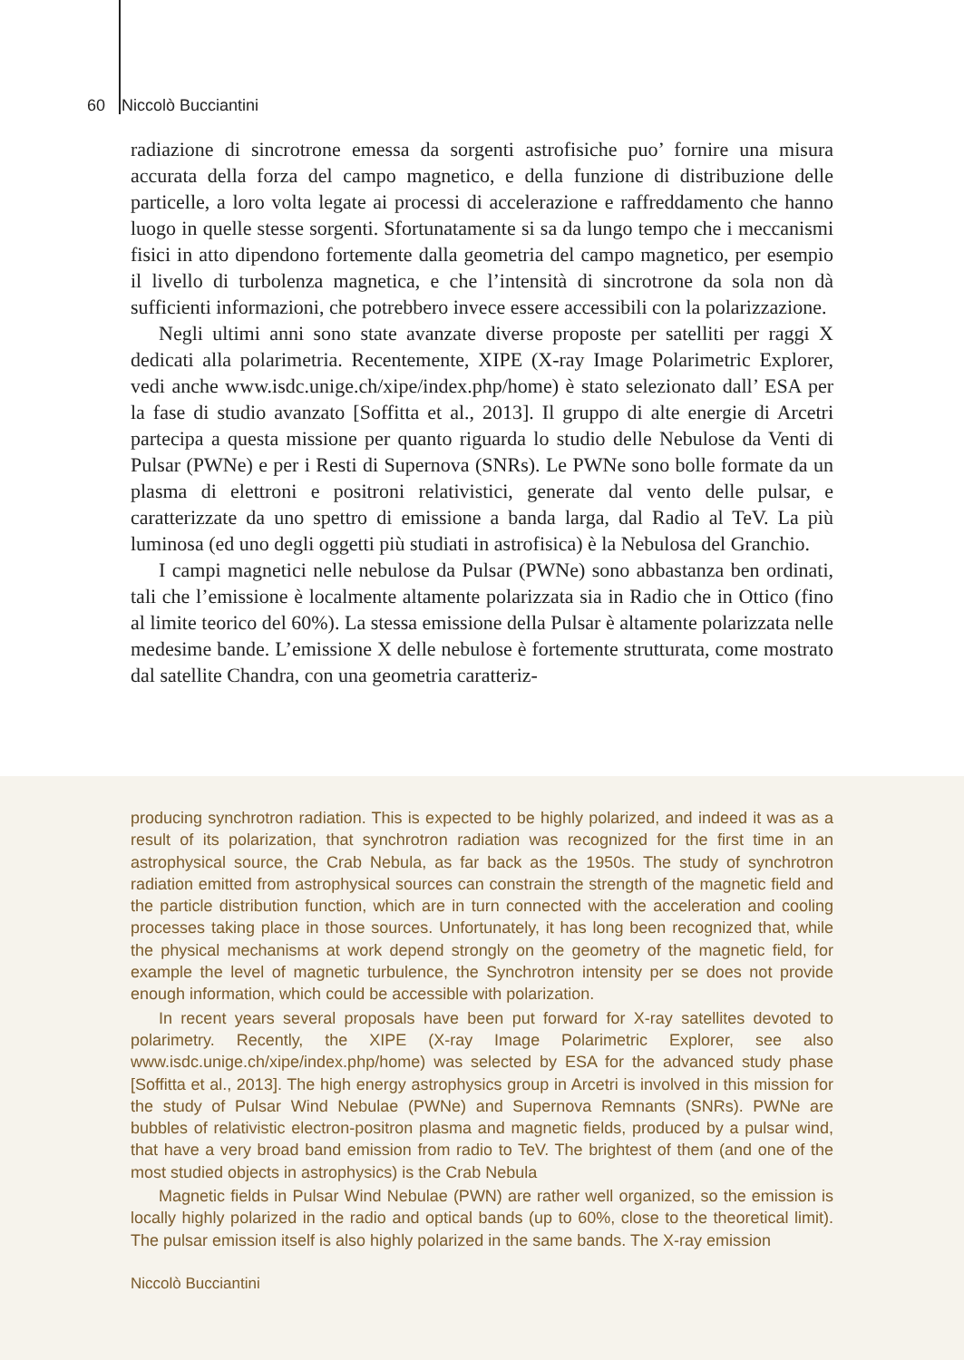60 Niccolò Bucciantini
radiazione di sincrotrone emessa da sorgenti astrofisiche puo’ fornire una misura accurata della forza del campo magnetico, e della funzione di distribuzione delle particelle, a loro volta legate ai processi di accelerazione e raffreddamento che hanno luogo in quelle stesse sorgenti. Sfortunatamente si sa da lungo tempo che i meccanismi fisici in atto dipendono fortemente dalla geometria del campo magnetico, per esempio il livello di turbolenza magnetica, e che l’intensità di sincrotrone da sola non dà sufficienti informazioni, che potrebbero invece essere accessibili con la polarizzazione.
Negli ultimi anni sono state avanzate diverse proposte per satelliti per raggi X dedicati alla polarimetria. Recentemente, XIPE (X-ray Image Polarimetric Explorer, vedi anche www.isdc.unige.ch/xipe/index.php/home) è stato selezionato dall’ ESA per la fase di studio avanzato [Soffitta et al., 2013]. Il gruppo di alte energie di Arcetri partecipa a questa missione per quanto riguarda lo studio delle Nebulose da Venti di Pulsar (PWNe) e per i Resti di Supernova (SNRs). Le PWNe sono bolle formate da un plasma di elettroni e positroni relativistici, generate dal vento delle pulsar, e caratterizzate da uno spettro di emissione a banda larga, dal Radio al TeV. La più luminosa (ed uno degli oggetti più studiati in astrofisica) è la Nebulosa del Granchio.
I campi magnetici nelle nebulose da Pulsar (PWNe) sono abbastanza ben ordinati, tali che l’emissione è localmente altamente polarizzata sia in Radio che in Ottico (fino al limite teorico del 60%). La stessa emissione della Pulsar è altamente polarizzata nelle medesime bande. L’emissione X delle nebulose è fortemente strutturata, come mostrato dal satellite Chandra, con una geometria caratteriz-
producing synchrotron radiation. This is expected to be highly polarized, and indeed it was as a result of its polarization, that synchrotron radiation was recognized for the first time in an astrophysical source, the Crab Nebula, as far back as the 1950s. The study of synchrotron radiation emitted from astrophysical sources can constrain the strength of the magnetic field and the particle distribution function, which are in turn connected with the acceleration and cooling processes taking place in those sources. Unfortunately, it has long been recognized that, while the physical mechanisms at work depend strongly on the geometry of the magnetic field, for example the level of magnetic turbulence, the Synchrotron intensity per se does not provide enough information, which could be accessible with polarization.
In recent years several proposals have been put forward for X-ray satellites devoted to polarimetry. Recently, the XIPE (X-ray Image Polarimetric Explorer, see also www.isdc.unige.ch/xipe/index.php/home) was selected by ESA for the advanced study phase [Soffitta et al., 2013]. The high energy astrophysics group in Arcetri is involved in this mission for the study of Pulsar Wind Nebulae (PWNe) and Supernova Remnants (SNRs). PWNe are bubbles of relativistic electron-positron plasma and magnetic fields, produced by a pulsar wind, that have a very broad band emission from radio to TeV. The brightest of them (and one of the most studied objects in astrophysics) is the Crab Nebula
Magnetic fields in Pulsar Wind Nebulae (PWN) are rather well organized, so the emission is locally highly polarized in the radio and optical bands (up to 60%, close to the theoretical limit). The pulsar emission itself is also highly polarized in the same bands. The X-ray emission
Niccolò Bucciantini